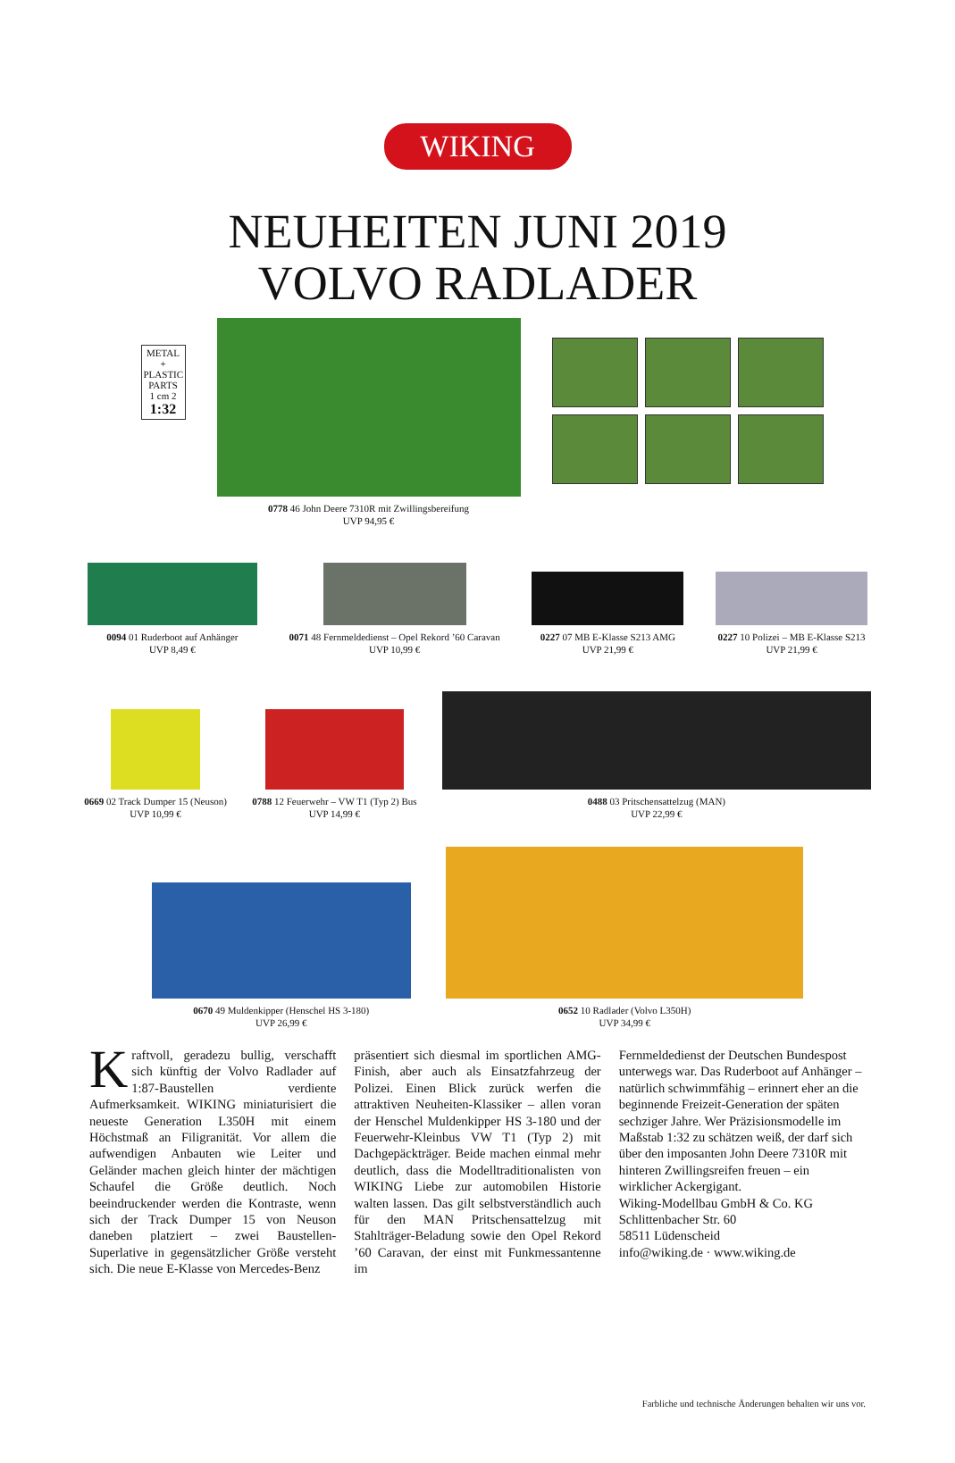WIKING
NEUHEITEN JUNI 2019
VOLVO RADLADER
METAL
+ PLASTIC PARTS
1 cm 2
1:32
0778 46 John Deere 7310R mit Zwillingsbereifung
UVP 94,95 €
0094 01 Ruderboot auf Anhänger
UVP 8,49 €
0071 48 Fernmeldedienst – Opel Rekord ’60 Caravan
UVP 10,99 €
0227 07 MB E-Klasse S213 AMG
UVP 21,99 €
0227 10 Polizei – MB E-Klasse S213
UVP 21,99 €
0669 02 Track Dumper 15 (Neuson)
UVP 10,99 €
0788 12 Feuerwehr – VW T1 (Typ 2) Bus
UVP 14,99 €
0488 03 Pritschensattelzug (MAN)
UVP 22,99 €
0670 49 Muldenkipper (Henschel HS 3-180)
UVP 26,99 €
0652 10 Radlader (Volvo L350H)
UVP 34,99 €
Kraftvoll, geradezu bullig, verschafft sich künftig der Volvo Radlader auf 1:87-Baustellen verdiente Aufmerksamkeit. WIKING miniaturisiert die neueste Generation L350H mit einem Höchstmaß an Filigranität. Vor allem die aufwendigen Anbauten wie Leiter und Geländer machen gleich hinter der mächtigen Schaufel die Größe deutlich. Noch beeindruckender werden die Kontraste, wenn sich der Track Dumper 15 von Neuson daneben platziert – zwei Baustellen-Superlative in gegensätzlicher Größe versteht sich. Die neue E-Klasse von Mercedes-Benz
präsentiert sich diesmal im sportlichen AMG-Finish, aber auch als Einsatzfahrzeug der Polizei. Einen Blick zurück werfen die attraktiven Neuheiten-Klassiker – allen voran der Henschel Muldenkipper HS 3-180 und der Feuerwehr-Kleinbus VW T1 (Typ 2) mit Dachgepäckträger. Beide machen einmal mehr deutlich, dass die Modelltraditionalisten von WIKING Liebe zur automobilen Historie walten lassen. Das gilt selbstverständlich auch für den MAN Pritschensattelzug mit Stahlträger-Beladung sowie den Opel Rekord ’60 Caravan, der einst mit Funkmessantenne im
Fernmeldedienst der Deutschen Bundespost unterwegs war. Das Ruderboot auf Anhänger – natürlich schwimmfähig – erinnert eher an die beginnende Freizeit-Generation der späten sechziger Jahre. Wer Präzisionsmodelle im Maßstab 1:32 zu schätzen weiß, der darf sich über den imposanten John Deere 7310R mit hinteren Zwillingsreifen freuen – ein wirklicher Ackergigant.
Wiking-Modellbau GmbH & Co. KG
Schlittenbacher Str. 60
58511 Lüdenscheid
info@wiking.de · www.wiking.de
Farbliche und technische Änderungen behalten wir uns vor.